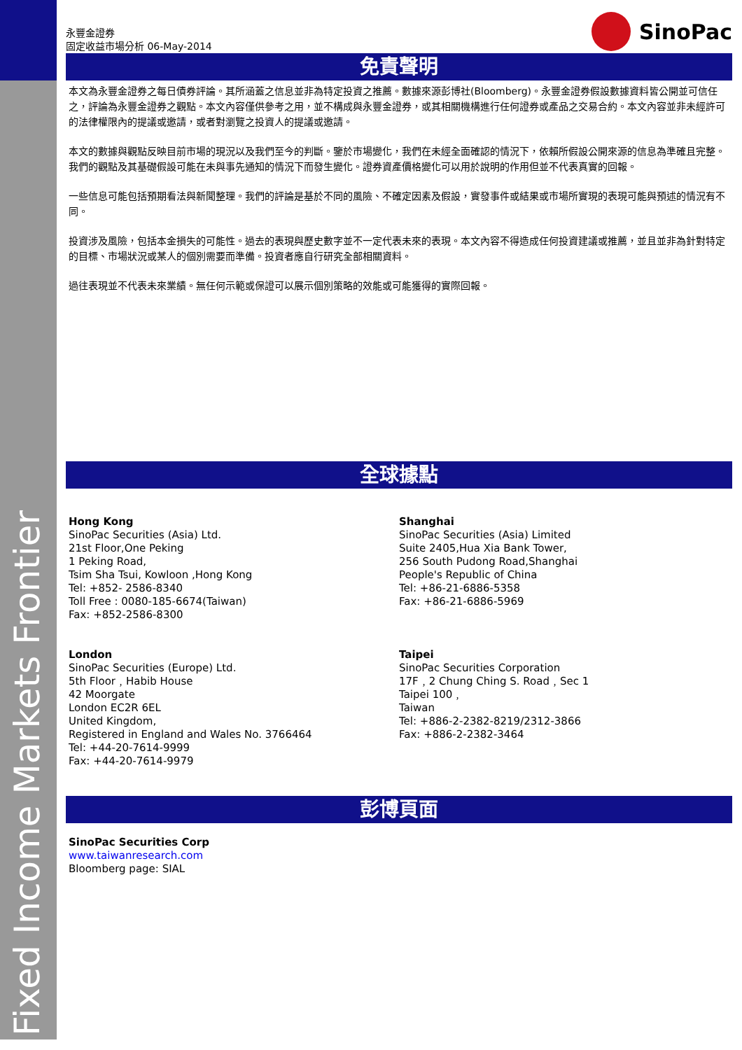Fixed Income Markets Frontier
永豐金證券
固定收益市場分析 06-May-2014
SinoPac
免責聲明
本文為永豐金證券之每日債券評論。其所涵蓋之信息並非為特定投資之推薦。數據來源彭博社(Bloomberg)。永豐金證券假設數據資料皆公開並可信任之，評論為永豐金證券之觀點。本文內容僅供參考之用，並不構成與永豐金證券，或其相關機構進行任何證券或產品之交易合約。本文內容並非未經許可的法律權限內的提議或邀請，或者對瀏覽之投資人的提議或邀請。
本文的數據與觀點反映目前市場的現況以及我們至今的判斷。鑒於市場變化，我們在未經全面確認的情況下，依賴所假設公開來源的信息為準確且完整。我們的觀點及其基礎假設可能在未與事先通知的情況下而發生變化。證券資產價格變化可以用於說明的作用但並不代表真實的回報。
一些信息可能包括預期看法與新聞整理。我們的評論是基於不同的風險、不確定因素及假設，實發事件或結果或市場所實現的表現可能與預述的情況有不同。
投資涉及風險，包括本金損失的可能性。過去的表現與歷史數字並不一定代表未來的表現。本文內容不得造成任何投資建議或推薦，並且並非為針對特定的目標、市場狀況或某人的個別需要而準備。投資者應自行研究全部相關資料。
過往表現並不代表未來業績。無任何示範或保證可以展示個別策略的效能或可能獲得的實際回報。
全球據點
Hong Kong
SinoPac Securities (Asia) Ltd.
21st Floor,One Peking
1 Peking Road,
Tsim Sha Tsui, Kowloon ,Hong Kong
Tel: +852- 2586-8340
Toll Free : 0080-185-6674(Taiwan)
Fax: +852-2586-8300
London
SinoPac Securities (Europe) Ltd.
5th Floor﹐Habib House
42 Moorgate
London EC2R 6EL
United Kingdom,
Registered in England and Wales No. 3766464
Tel: +44-20-7614-9999
Fax: +44-20-7614-9979
Shanghai
SinoPac Securities (Asia) Limited
Suite 2405,Hua Xia Bank Tower,
256 South Pudong Road,Shanghai
People's Republic of China
Tel: +86-21-6886-5358
Fax: +86-21-6886-5969
Taipei
SinoPac Securities Corporation
17F﹐2 Chung Ching S. Road﹐Sec 1
Taipei 100﹐
Taiwan
Tel: +886-2-2382-8219/2312-3866
Fax: +886-2-2382-3464
彭博頁面
SinoPac Securities Corp
www.taiwanresearch.com
Bloomberg page: SIAL